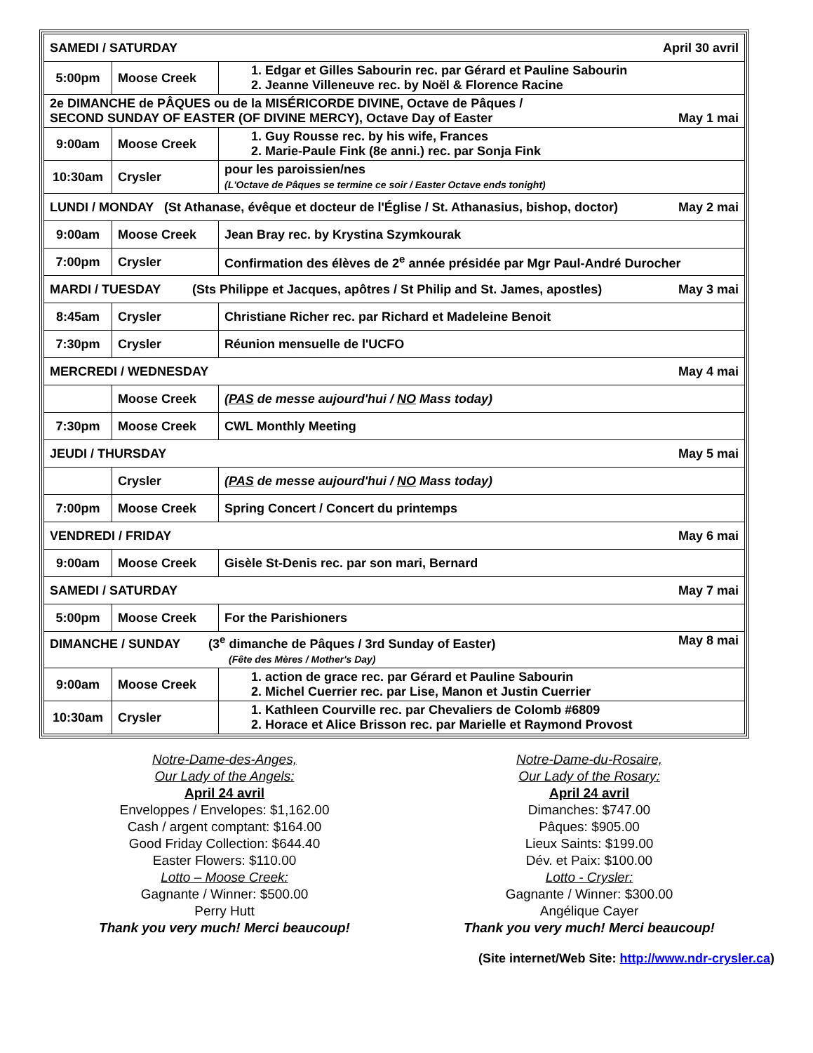| SAMEDI / SATURDAY April 30 avril | | |
| 5:00pm | Moose Creek | 1. Edgar et Gilles Sabourin rec. par Gérard et Pauline Sabourin 2. Jeanne Villeneuve rec. by Noël & Florence Racine |
| 2e DIMANCHE de PÂQUES ou de la MISÉRICORDE DIVINE, Octave de Pâques / SECOND SUNDAY OF EASTER (OF DIVINE MERCY), Octave Day of Easter May 1 mai | | |
| 9:00am | Moose Creek | 1. Guy Rousse rec. by his wife, Frances 2. Marie-Paule Fink (8e anni.) rec. par Sonja Fink |
| 10:30am | Crysler | pour les paroissien/nes (L'Octave de Pâques se termine ce soir / Easter Octave ends tonight) |
| LUNDI / MONDAY (St Athanase, évêque et docteur de l'Église / St. Athanasius, bishop, doctor) May 2 mai | | |
| 9:00am | Moose Creek | Jean Bray rec. by Krystina Szymkourak |
| 7:00pm | Crysler | Confirmation des élèves de 2<sup>e</sup> année présidée par Mgr Paul-André Durocher |
| MARDI / TUESDAY (Sts Philippe et Jacques, apôtres / St Philip and St. James, apostles) May 3 mai | | |
| 8:45am | Crysler | Christiane Richer rec. par Richard et Madeleine Benoit |
| 7:30pm | Crysler | Réunion mensuelle de l'UCFO |
| MERCREDI / WEDNESDAY May 4 mai | | |
| | Moose Creek | ( PAS de messe aujourd'hui / NO Mass today) |
| 7:30pm | Moose Creek | CWL Monthly Meeting |
| JEUDI / THURSDAY May 5 mai | | |
| | Crysler | ( PAS de messe aujourd'hui / NO Mass today) |
| 7:00pm | Moose Creek | Spring Concert / Concert du printemps |
| VENDREDI / FRIDAY May 6 mai | | |
| 9:00am | Moose Creek | Gisèle St-Denis rec. par son mari, Bernard |
| SAMEDI / SATURDAY May 7 mai | | |
| 5:00pm | Moose Creek | For the Parishioners |
| DIMANCHE / SUNDAY (3<sup>e</sup> dimanche de Pâques / 3rd Sunday of Easter) May 8 mai (Fête des Mères / Mother's Day) | | |
| 9:00am | Moose Creek | 1. action de grace rec. par Gérard et Pauline Sabourin 2. Michel Cuerrier rec. par Lise, Manon et Justin Cuerrier |
| 10:30am | Crysler | 1. Kathleen Courville rec. par Chevaliers de Colomb #6809 2. Horace et Alice Brisson rec. par Marielle et Raymond Provost |
Notre-Dame-des-Anges,
Our Lady of the Angels:
April 24 avril
Enveloppes / Envelopes: $1,162.00
Cash / argent comptant: $164.00
Good Friday Collection: $644.40
Easter Flowers: $110.00
Lotto – Moose Creek:
Gagnante / Winner: $500.00
Perry Hutt
Thank you very much! Merci beaucoup!
Notre-Dame-du-Rosaire,
Our Lady of the Rosary:
April 24 avril
Dimanches: $747.00
Pâques: $905.00
Lieux Saints: $199.00
Dév. et Paix: $100.00
Lotto - Crysler:
Gagnante / Winner: $300.00
Angélique Cayer
Thank you very much! Merci beaucoup!
(Site internet/Web Site: http://www.ndr-crysler.ca)